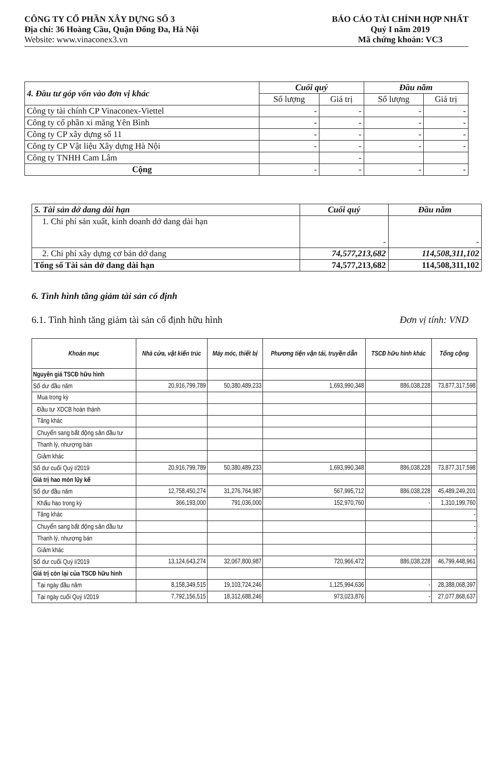CÔNG TY CỔ PHẦN XÂY DỰNG SỐ 3
Địa chỉ: 36 Hoàng Cầu, Quận Đống Đa, Hà Nội
Website: www.vinaconex3.vn
BÁO CÁO TÀI CHÍNH HỢP NHẤT
Quý I năm 2019
Mã chứng khoán: VC3
| 4. Đầu tư góp vốn vào đơn vị khác | Cuối quý | | Đầu năm | |
| --- | --- | --- | --- | --- |
| | Số lượng | Giá trị | Số lượng | Giá trị |
| Công ty tài chính CP Vinaconex-Viettel | - | - | - | - |
| Công ty cổ phần xi măng Yên Bình | - | - | - | - |
| Công ty CP xây dựng số 11 | - | - | - | - |
| Công ty CP Vật liệu Xây dựng Hà Nội | - | - | - | - |
| Công ty TNHH Cam Lâm | | - | | |
| Cộng | - | - | - | - |
| 5. Tài sản dở dang dài hạn | Cuối quý | Đầu năm |
| --- | --- | --- |
| 1. Chi phí sản xuất, kinh doanh dở dang dài hạn | - | - |
| 2. Chi phí xây dựng cơ bản dở dang | 74,577,213,682 | 114,508,311,102 |
| Tổng số Tài sản dở dang dài hạn | 74,577,213,682 | 114,508,311,102 |
6. Tình hình tăng giảm tài sản cố định
6.1. Tình hình tăng giảm tài sản cố định hữu hình Đơn vị tính: VND
| Khoản mục | Nhà cửa, vật kiến trúc | Máy móc, thiết bị | Phương tiện vận tải, truyền dẫn | TSCĐ hữu hình khác | Tổng cộng |
| --- | --- | --- | --- | --- | --- |
| Nguyên giá TSCĐ hữu hình | | | | | |
| Số dư đầu năm | 20,916,799,789 | 50,380,489,233 | 1,693,990,348 | 886,038,228 | 73,877,317,598 |
| Mua trong kỳ | | | | | |
| Đầu tư XDCB hoàn thành | | | | | |
| Tăng khác | | | | | |
| Chuyển sang bất động sản đầu tư | | | | | |
| Thanh lý, nhượng bán | | | | | |
| Giảm khác | | | | | |
| Số dư cuối Quý I/2019 | 20,916,799,789 | 50,380,489,233 | 1,693,990,348 | 886,038,228 | 73,877,317,598 |
| Giá trị hao mòn lũy kế | | | | | |
| Số dư đầu năm | 12,758,450,274 | 31,276,764,987 | 567,995,712 | 886,038,228 | 45,489,249,201 |
| Khấu hao trong kỳ | 366,193,000 | 791,036,000 | 152,970,760 | - | 1,310,199,760 |
| Tăng khác | | | | | - |
| Chuyển sang bất động sản đầu tư | | | | | - |
| Thanh lý, nhượng bán | | | | | - |
| Giảm khác | | | | | - |
| Số dư cuối Quý I/2019 | 13,124,643,274 | 32,067,800,987 | 720,966,472 | 886,038,228 | 46,799,448,961 |
| Giá trị còn lại của TSCĐ hữu hình | | | | | |
| Tại ngày đầu năm | 8,158,349,515 | 19,103,724,246 | 1,125,994,636 | - | 28,388,068,397 |
| Tại ngày cuối Quý I/2019 | 7,792,156,515 | 18,312,688,246 | 973,023,876 | - | 27,077,868,637 |